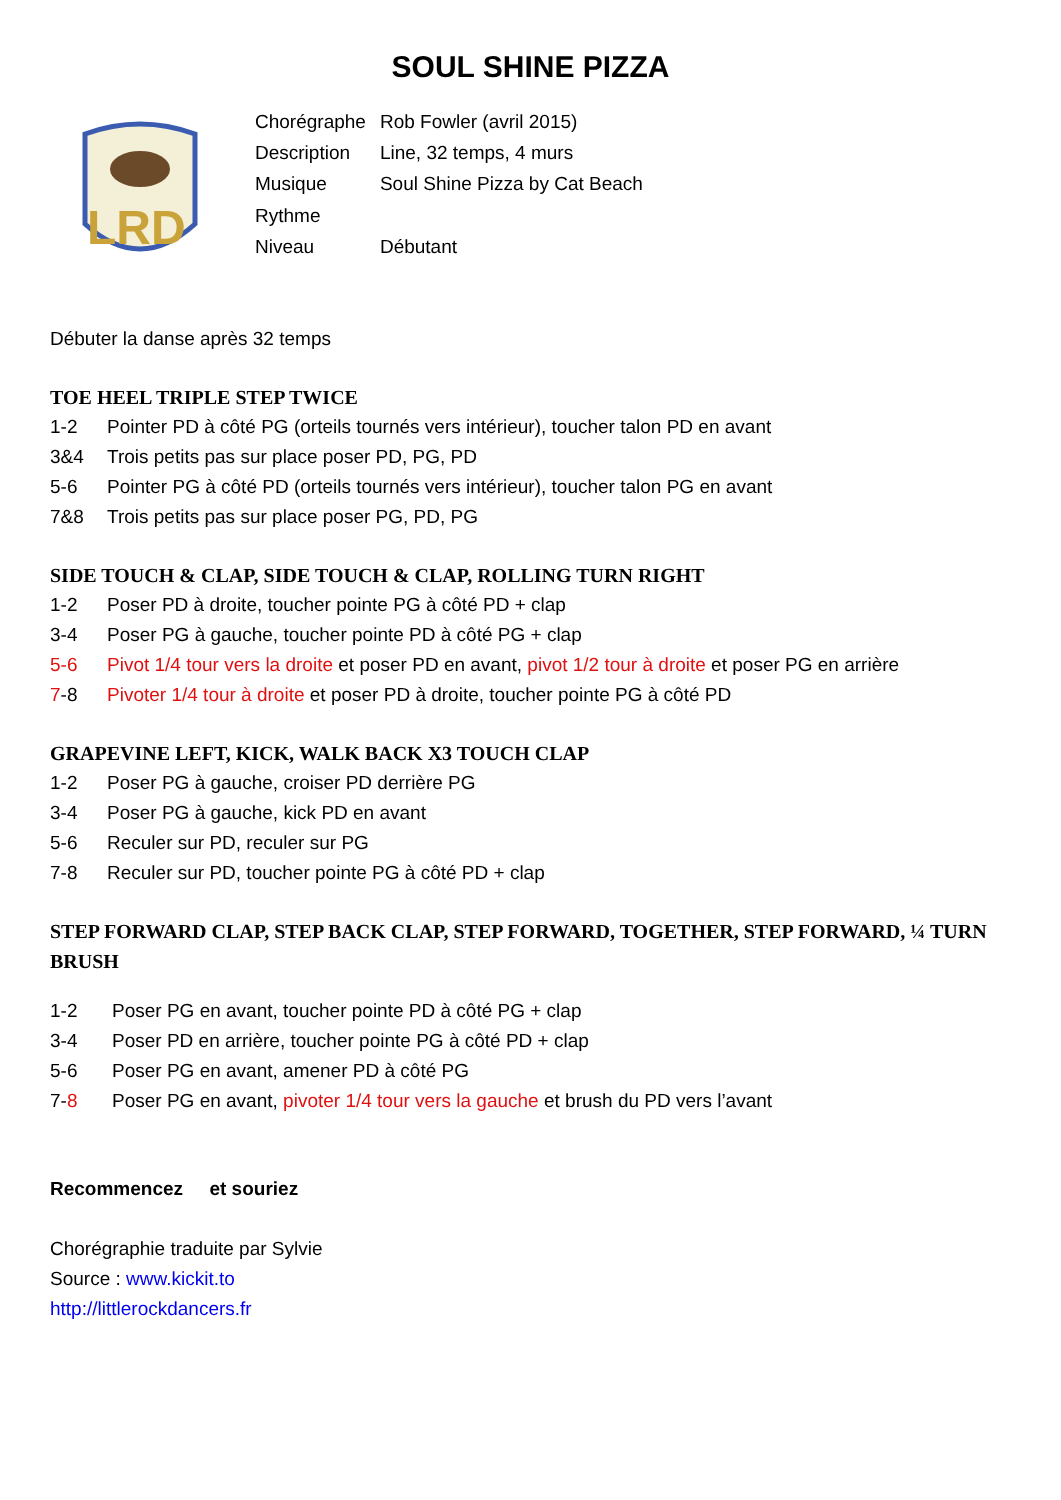SOUL SHINE PIZZA
LRD
| Chorégraphe | Rob Fowler (avril 2015) |
| Description | Line, 32 temps, 4 murs |
| Musique | Soul Shine Pizza by Cat Beach |
| Rythme | |
| Niveau | Débutant |
Débuter la danse après 32 temps
TOE HEEL TRIPLE STEP TWICE
1-2 Pointer PD à côté PG (orteils tournés vers intérieur), toucher talon PD en avant
3&4 Trois petits pas sur place poser PD, PG, PD
5-6 Pointer PG à côté PD (orteils tournés vers intérieur), toucher talon PG en avant
7&8 Trois petits pas sur place poser PG, PD, PG
SIDE TOUCH & CLAP, SIDE TOUCH & CLAP, ROLLING TURN RIGHT
1-2 Poser PD à droite, toucher pointe PG à côté PD + clap
3-4 Poser PG à gauche, toucher pointe PD à côté PG + clap
5-6 Pivot 1/4 tour vers la droite et poser PD en avant, pivot 1/2 tour à droite et poser PG en arrière
7-8 Pivoter 1/4 tour à droite et poser PD à droite, toucher pointe PG à côté PD
GRAPEVINE LEFT, KICK, WALK BACK X3 TOUCH CLAP
1-2 Poser PG à gauche, croiser PD derrière PG
3-4 Poser PG à gauche, kick PD en avant
5-6 Reculer sur PD, reculer sur PG
7-8 Reculer sur PD, toucher pointe PG à côté PD + clap
STEP FORWARD CLAP, STEP BACK CLAP, STEP FORWARD, TOGETHER, STEP FORWARD, ¼ TURN BRUSH
1-2 Poser PG en avant, toucher pointe PD à côté PG + clap
3-4 Poser PD en arrière, toucher pointe PG à côté PD + clap
5-6 Poser PG en avant, amener PD à côté PG
7-8 Poser PG en avant, pivoter 1/4 tour vers la gauche et brush du PD vers l’avant
Recommencez et souriez
Chorégraphie traduite par Sylvie
Source : www.kickit.to
http://littlerockdancers.fr